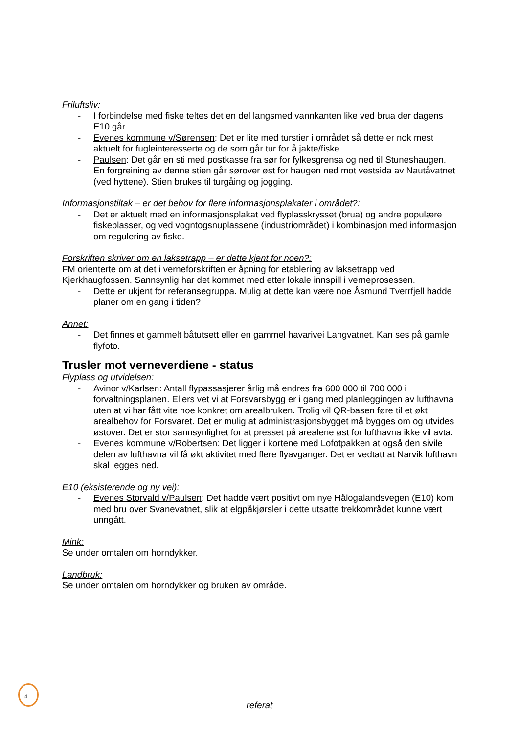Friluftsliv:
- I forbindelse med fiske teltes det en del langsmed vannkanten like ved brua der dagens E10 går.
- Evenes kommune v/Sørensen: Det er lite med turstier i området så dette er nok mest aktuelt for fugleinteresserte og de som går tur for å jakte/fiske.
- Paulsen: Det går en sti med postkasse fra sør for fylkesgrensa og ned til Stuneshaugen. En forgreining av denne stien går sørover øst for haugen ned mot vestsida av Nautåvatnet (ved hyttene). Stien brukes til turgåing og jogging.
Informasjonstiltak – er det behov for flere informasjonsplakater i området?:
- Det er aktuelt med en informasjonsplakat ved flyplasskrysset (brua) og andre populære fiskeplasser, og ved vogntogsnuplassene (industriområdet) i kombinasjon med informasjon om regulering av fiske.
Forskriften skriver om en laksetrapp – er dette kjent for noen?:
FM orienterte om at det i verneforskriften er åpning for etablering av laksetrapp ved Kjerkhaugfossen. Sannsynlig har det kommet med etter lokale innspill i verneprosessen.
- Dette er ukjent for referansegruppa. Mulig at dette kan være noe Åsmund Tverrfjell hadde planer om en gang i tiden?
Annet:
- Det finnes et gammelt båtutsett eller en gammel havarivei Langvatnet. Kan ses på gamle flyfoto.
Trusler mot verneverdiene - status
Flyplass og utvidelsen:
- Avinor v/Karlsen: Antall flypassasjerer årlig må endres fra 600 000 til 700 000 i forvaltningsplanen. Ellers vet vi at Forsvarsbygg er i gang med planleggingen av lufthavna uten at vi har fått vite noe konkret om arealbruken. Trolig vil QR-basen føre til et økt arealbehov for Forsvaret. Det er mulig at administrasjonsbygget må bygges om og utvides østover. Det er stor sannsynlighet for at presset på arealene øst for lufthavna ikke vil avta.
- Evenes kommune v/Robertsen: Det ligger i kortene med Lofotpakken at også den sivile delen av lufthavna vil få økt aktivitet med flere flyavganger. Det er vedtatt at Narvik lufthavn skal legges ned.
E10 (eksisterende og ny vei):
- Evenes Storvald v/Paulsen: Det hadde vært positivt om nye Hålogalandsvegen (E10) kom med bru over Svanevatnet, slik at elgpåkjørsler i dette utsatte trekkområdet kunne vært unngått.
Mink:
Se under omtalen om horndykker.
Landbruk:
Se under omtalen om horndykker og bruken av område.
4
referat